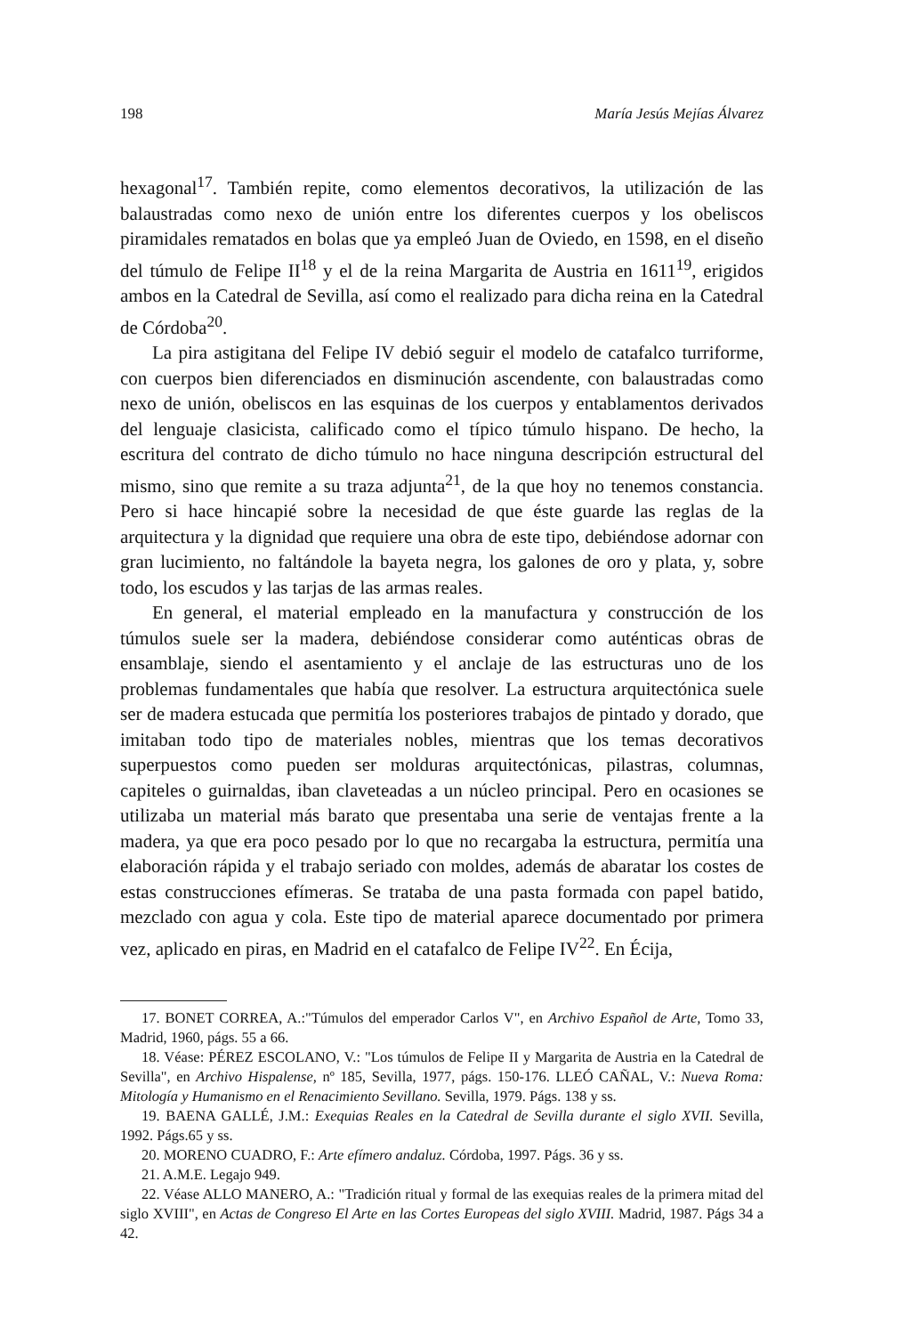198 María Jesús Mejías Álvarez
hexagonal<sup>17</sup>. También repite, como elementos decorativos, la utilización de las balaustradas como nexo de unión entre los diferentes cuerpos y los obeliscos piramidales rematados en bolas que ya empleó Juan de Oviedo, en 1598, en el diseño del túmulo de Felipe II<sup>18</sup> y el de la reina Margarita de Austria en 1611<sup>19</sup>, erigidos ambos en la Catedral de Sevilla, así como el realizado para dicha reina en la Catedral de Córdoba<sup>20</sup>.
La pira astigitana del Felipe IV debió seguir el modelo de catafalco turriforme, con cuerpos bien diferenciados en disminución ascendente, con balaustradas como nexo de unión, obeliscos en las esquinas de los cuerpos y entablamentos derivados del lenguaje clasicista, calificado como el típico túmulo hispano. De hecho, la escritura del contrato de dicho túmulo no hace ninguna descripción estructural del mismo, sino que remite a su traza adjunta<sup>21</sup>, de la que hoy no tenemos constancia. Pero si hace hincapié sobre la necesidad de que éste guarde las reglas de la arquitectura y la dignidad que requiere una obra de este tipo, debiéndose adornar con gran lucimiento, no faltándole la bayeta negra, los galones de oro y plata, y, sobre todo, los escudos y las tarjas de las armas reales.
En general, el material empleado en la manufactura y construcción de los túmulos suele ser la madera, debiéndose considerar como auténticas obras de ensamblaje, siendo el asentamiento y el anclaje de las estructuras uno de los problemas fundamentales que había que resolver. La estructura arquitectónica suele ser de madera estucada que permitía los posteriores trabajos de pintado y dorado, que imitaban todo tipo de materiales nobles, mientras que los temas decorativos superpuestos como pueden ser molduras arquitectónicas, pilastras, columnas, capiteles o guirnaldas, iban claveteadas a un núcleo principal. Pero en ocasiones se utilizaba un material más barato que presentaba una serie de ventajas frente a la madera, ya que era poco pesado por lo que no recargaba la estructura, permitía una elaboración rápida y el trabajo seriado con moldes, además de abaratar los costes de estas construcciones efímeras. Se trataba de una pasta formada con papel batido, mezclado con agua y cola. Este tipo de material aparece documentado por primera vez, aplicado en piras, en Madrid en el catafalco de Felipe IV<sup>22</sup>. En Écija,
17. BONET CORREA, A.:"Túmulos del emperador Carlos V", en Archivo Español de Arte, Tomo 33, Madrid, 1960, págs. 55 a 66.
18. Véase: PÉREZ ESCOLANO, V.: "Los túmulos de Felipe II y Margarita de Austria en la Catedral de Sevilla", en Archivo Hispalense, nº 185, Sevilla, 1977, págs. 150-176. LLEÓ CAÑAL, V.: Nueva Roma: Mitología y Humanismo en el Renacimiento Sevillano. Sevilla, 1979. Págs. 138 y ss.
19. BAENA GALLÉ, J.M.: Exequias Reales en la Catedral de Sevilla durante el siglo XVII. Sevilla, 1992. Págs.65 y ss.
20. MORENO CUADRO, F.: Arte efímero andaluz. Córdoba, 1997. Págs. 36 y ss.
21. A.M.E. Legajo 949.
22. Véase ALLO MANERO, A.: "Tradición ritual y formal de las exequias reales de la primera mitad del siglo XVIII", en Actas de Congreso El Arte en las Cortes Europeas del siglo XVIII. Madrid, 1987. Págs 34 a 42.